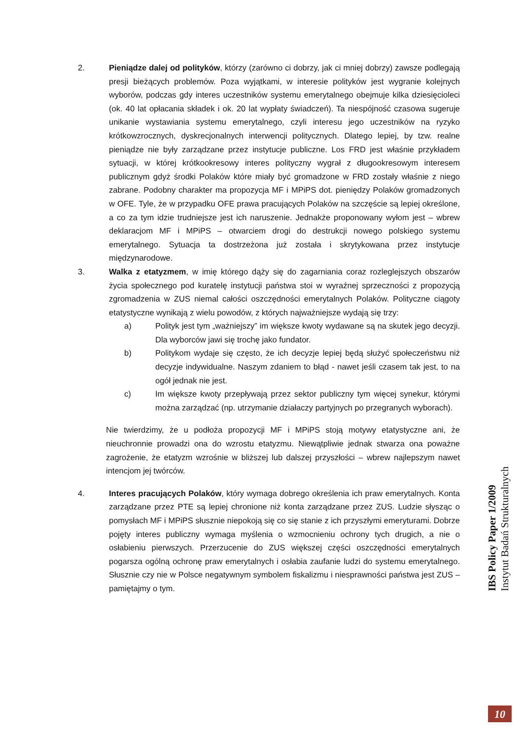2. Pieniądze dalej od polityków, którzy (zarówno ci dobrzy, jak ci mniej dobrzy) zawsze podlegają presji bieżących problemów. Poza wyjątkami, w interesie polityków jest wygranie kolejnych wyborów, podczas gdy interes uczestników systemu emerytalnego obejmuje kilka dziesięcioleci (ok. 40 lat opłacania składek i ok. 20 lat wypłaty świadczeń). Ta niespójność czasowa sugeruje unikanie wystawiania systemu emerytalnego, czyli interesu jego uczestników na ryzyko krótkowzrocznych, dyskrecjonalnych interwencji politycznych. Dlatego lepiej, by tzw. realne pieniądze nie były zarządzane przez instytucje publiczne. Los FRD jest właśnie przykładem sytuacji, w której krótkookresowy interes polityczny wygrał z długookresowym interesem publicznym gdyż środki Polaków które miały być gromadzone w FRD zostały właśnie z niego zabrane. Podobny charakter ma propozycja MF i MPiPS dot. pieniędzy Polaków gromadzonych w OFE. Tyle, że w przypadku OFE prawa pracujących Polaków na szczęście są lepiej określone, a co za tym idzie trudniejsze jest ich naruszenie. Jednakże proponowany wyłom jest – wbrew deklaracjom MF i MPiPS – otwarciem drogi do destrukcji nowego polskiego systemu emerytalnego. Sytuacja ta dostrzeżona już została i skrytykowana przez instytucje międzynarodowe.
3. Walka z etatyzmem, w imię którego dąży się do zagarniania coraz rozleglejszych obszarów życia społecznego pod kuratelę instytucji państwa stoi w wyraźnej sprzeczności z propozycją zgromadzenia w ZUS niemal całości oszczędności emerytalnych Polaków. Polityczne ciągoty etatystyczne wynikają z wielu powodów, z których najważniejsze wydają się trzy:
a) Polityk jest tym „ważniejszy” im większe kwoty wydawane są na skutek jego decyzji. Dla wyborców jawi się trochę jako fundator.
b) Politykom wydaje się często, że ich decyzje lepiej będą służyć społeczeństwu niż decyzje indywidualne. Naszym zdaniem to błąd - nawet jeśli czasem tak jest, to na ogół jednak nie jest.
c) Im większe kwoty przepływają przez sektor publiczny tym więcej synekur, którymi można zarządzać (np. utrzymanie działaczy partyjnych po przegranych wyborach).
Nie twierdzimy, że u podłoża propozycji MF i MPiPS stoją motywy etatystyczne ani, że nieuchronnie prowadzi ona do wzrostu etatyzmu. Niewątpliwie jednak stwarza ona poważne zagrożenie, że etatyzm wzrośnie w bliższej lub dalszej przyszłości – wbrew najlepszym nawet intencjom jej twórców.
4. Interes pracujących Polaków, który wymaga dobrego określenia ich praw emerytalnych. Konta zarządzane przez PTE są lepiej chronione niż konta zarządzane przez ZUS. Ludzie słysząc o pomysłach MF i MPiPS słusznie niepokoją się co się stanie z ich przyszłymi emeryturami. Dobrze pojęty interes publiczny wymaga myślenia o wzmocnieniu ochrony tych drugich, a nie o osłabieniu pierwszych. Przerzucenie do ZUS większej części oszczędności emerytalnych pogarsza ogólną ochronę praw emerytalnych i osłabia zaufanie ludzi do systemu emerytalnego. Słusznie czy nie w Polsce negatywnym symbolem fiskalizmu i niesprawności państwa jest ZUS – pamiętajmy o tym.
IBS Policy Paper 1/2009
Instytut Badań Strukturalnych
10